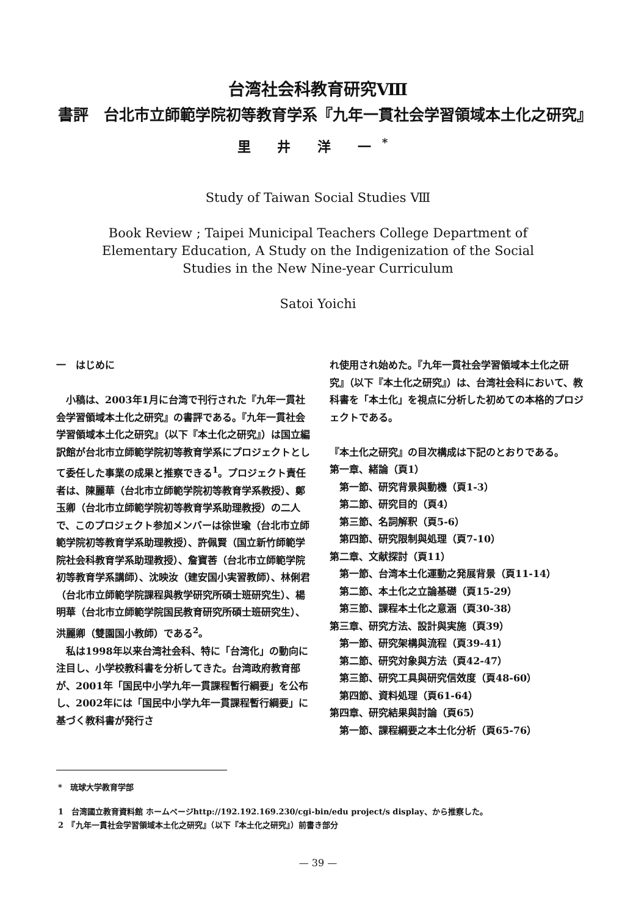台湾社会科教育研究Ⅷ
書評　台北市立師範学院初等教育学系『九年一貫社会学習領域本土化之研究』
里 井 洋 一<sup>*</sup>
Study of Taiwan Social Studies Ⅷ
Book Review ; Taipei Municipal Teachers College Department of
Elementary Education, A Study on the Indigenization of the Social
Studies in the New Nine-year Curriculum
Satoi Yoichi
一　はじめに
　小稿は、2003年1月に台湾で刊行された『九年一貫社会学習領域本土化之研究』の書評である。『九年一貫社会学習領域本土化之研究』（以下『本土化之研究』）は国立編訳館が台北市立師範学院初等教育学系にプロジェクトとして委任した事業の成果と推察できる<sup>1</sup>。プロジェクト責任者は、陳麗華（台北市立師範学院初等教育学系教授）、鄭玉卿（台北市立師範学院初等教育学系助理教授）の二人で、このプロジェクト参加メンバーは徐世瑜（台北市立師範学院初等教育学系助理教授）、許佩賢（国立新竹師範学院社会科教育学系助理教授）、詹寶莕（台北市立師範学院初等教育学系講師）、沈映汝（建安国小実習教師）、林俐君（台北市立師範学院課程與教学研究所碩士班研究生）、楊明華（台北市立師範学院国民教育研究所碩士班研究生）、洪麗卿（雙園国小教師）である<sup>2</sup>。
　私は1998年以来台湾社会科、特に「台湾化」の動向に注目し、小学校教科書を分析してきた。台湾政府教育部が、2001年「国民中小学九年一貫課程暫行綱要」を公布し、2002年には「国民中小学九年一貫課程暫行綱要」に基づく教科書が発行さ
れ使用され始めた。『九年一貫社会学習領域本土化之研究』（以下『本土化之研究』）は、台湾社会科において、教科書を「本土化」を視点に分析した初めての本格的プロジェクトである。
『本土化之研究』の目次構成は下記のとおりである。
第一章、緒論（頁1）
　第一節、研究背景與動機（頁1-3）
　第二節、研究目的（頁4）
　第三節、名詞解釈（頁5-6）
　第四節、研究限制與処理（頁7-10）
第二章、文献探討（頁11）
　第一節、台湾本土化運動之発展背景（頁11-14）
　第二節、本土化之立論基礎（頁15-29）
　第三節、課程本土化之意涵（頁30-38）
第三章、研究方法、設計與実施（頁39）
　第一節、研究架構與流程（頁39-41）
　第二節、研究対象與方法（頁42-47）
　第三節、研究工具與研究信效度（頁48-60）
　第四節、資料処理（頁61-64）
第四章、研究結果與討論（頁65）
　第一節、課程綱要之本土化分析（頁65-76）
*　琉球大学教育学部
1　台湾國立教育資料館 ホームページhttp://192.192.169.230/cgi-bin/edu project/s display、から推察した。
2　『九年一貫社会学習領域本土化之研究』（以下『本土化之研究』）前書き部分
— 39 —